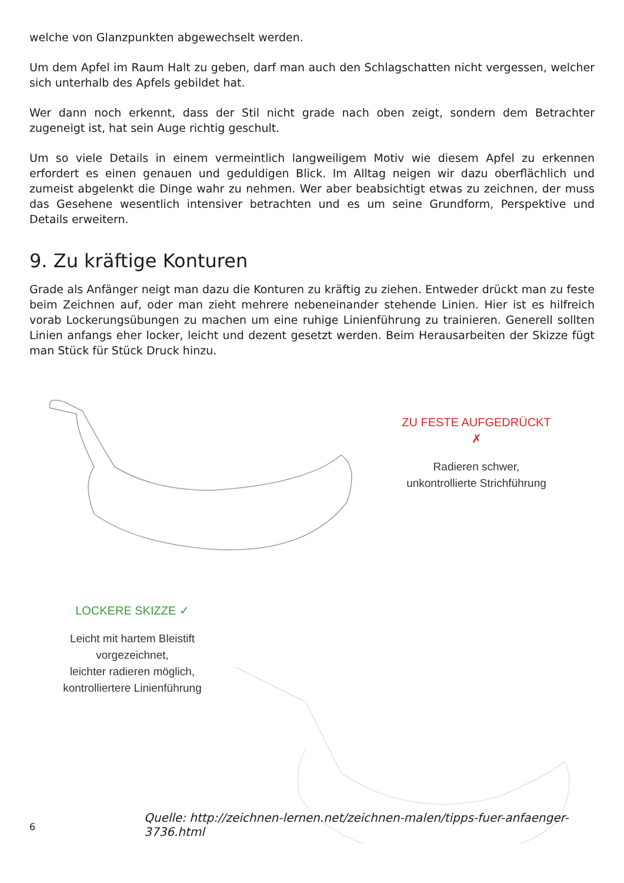welche von Glanzpunkten abgewechselt werden.
Um dem Apfel im Raum Halt zu geben, darf man auch den Schlagschatten nicht vergessen, welcher sich unterhalb des Apfels gebildet hat.
Wer dann noch erkennt, dass der Stil nicht grade nach oben zeigt, sondern dem Betrachter zugeneigt ist, hat sein Auge richtig geschult.
Um so viele Details in einem vermeintlich langweiligem Motiv wie diesem Apfel zu erkennen erfordert es einen genauen und geduldigen Blick. Im Alltag neigen wir dazu oberflächlich und zumeist abgelenkt die Dinge wahr zu nehmen. Wer aber beabsichtigt etwas zu zeichnen, der muss das Gesehene wesentlich intensiver betrachten und es um seine Grundform, Perspektive und Details erweitern.
9. Zu kräftige Konturen
Grade als Anfänger neigt man dazu die Konturen zu kräftig zu ziehen. Entweder drückt man zu feste beim Zeichnen auf, oder man zieht mehrere nebeneinander stehende Linien. Hier ist es hilfreich vorab Lockerungsübungen zu machen um eine ruhige Linienführung zu trainieren. Generell sollten Linien anfangs eher locker, leicht und dezent gesetzt werden. Beim Herausarbeiten der Skizze fügt man Stück für Stück Druck hinzu.
ZU FESTE AUFGEDRÜCKT ✗
Radieren schwer,
unkontrollierte Strichführung
LOCKERE SKIZZE ✓
Leicht mit hartem Bleistift
vorgezeichnet,
leichter radieren möglich,
kontrolliertere Linienführung
Quelle: http://zeichnen-lernen.net/zeichnen-malen/tipps-fuer-anfaenger-3736.html
6